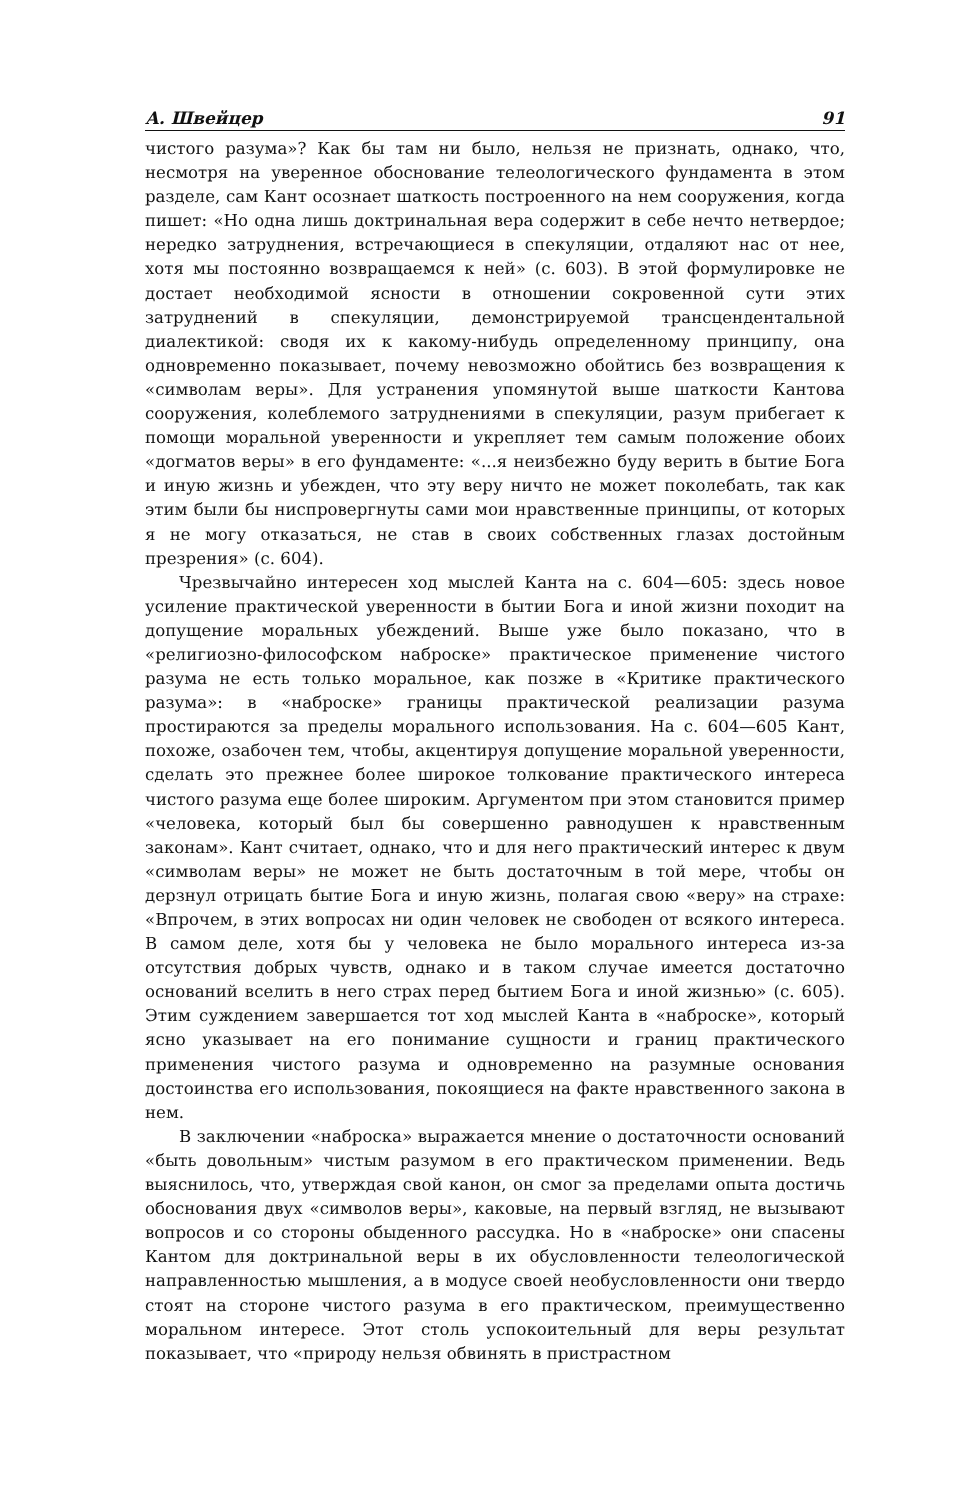А. Швейцер 91
чистого разума»? Как бы там ни было, нельзя не признать, однако, что, несмотря на уверенное обоснование телеологического фундамента в этом разделе, сам Кант осознает шаткость построенного на нем сооружения, когда пишет: «Но одна лишь доктринальная вера содержит в себе нечто нетвердое; нередко затруднения, встречающиеся в спекуляции, отдаляют нас от нее, хотя мы постоянно возвращаемся к ней» (с. 603). В этой формулировке не достает необходимой ясности в отношении сокровенной сути этих затруднений в спекуляции, демонстрируемой трансцендентальной диалектикой: сводя их к какому-нибудь определенному принципу, она одновременно показывает, почему невозможно обойтись без возвращения к «символам веры». Для устранения упомянутой выше шаткости Кантова сооружения, колеблемого затруднениями в спекуляции, разум прибегает к помощи моральной уверенности и укрепляет тем самым положение обоих «догматов веры» в его фундаменте: «...я неизбежно буду верить в бытие Бога и иную жизнь и убежден, что эту веру ничто не может поколебать, так как этим были бы ниспровергнуты сами мои нравственные принципы, от которых я не могу отказаться, не став в своих собственных глазах достойным презрения» (с. 604).
Чрезвычайно интересен ход мыслей Канта на с. 604—605: здесь новое усиление практической уверенности в бытии Бога и иной жизни походит на допущение моральных убеждений. Выше уже было показано, что в «религиозно-философском наброске» практическое применение чистого разума не есть только моральное, как позже в «Критике практического разума»: в «наброске» границы практической реализации разума простираются за пределы морального использования. На с. 604—605 Кант, похоже, озабочен тем, чтобы, акцентируя допущение моральной уверенности, сделать это прежнее более широкое толкование практического интереса чистого разума еще более широким. Аргументом при этом становится пример «человека, который был бы совершенно равнодушен к нравственным законам». Кант считает, однако, что и для него практический интерес к двум «символам веры» не может не быть достаточным в той мере, чтобы он дерзнул отрицать бытие Бога и иную жизнь, полагая свою «веру» на страхе: «Впрочем, в этих вопросах ни один человек не свободен от всякого интереса. В самом деле, хотя бы у человека не было морального интереса из-за отсутствия добрых чувств, однако и в таком случае имеется достаточно оснований вселить в него страх перед бытием Бога и иной жизнью» (с. 605). Этим суждением завершается тот ход мыслей Канта в «наброске», который ясно указывает на его понимание сущности и границ практического применения чистого разума и одновременно на разумные основания достоинства его использования, покоящиеся на факте нравственного закона в нем.
В заключении «наброска» выражается мнение о достаточности оснований «быть довольным» чистым разумом в его практическом применении. Ведь выяснилось, что, утверждая свой канон, он смог за пределами опыта достичь обоснования двух «символов веры», каковые, на первый взгляд, не вызывают вопросов и со стороны обыденного рассудка. Но в «наброске» они спасены Кантом для доктринальной веры в их обусловленности телеологической направленностью мышления, а в модусе своей необусловленности они твердо стоят на стороне чистого разума в его практическом, преимущественно моральном интересе. Этот столь успокоительный для веры результат показывает, что «природу нельзя обвинять в пристрастном